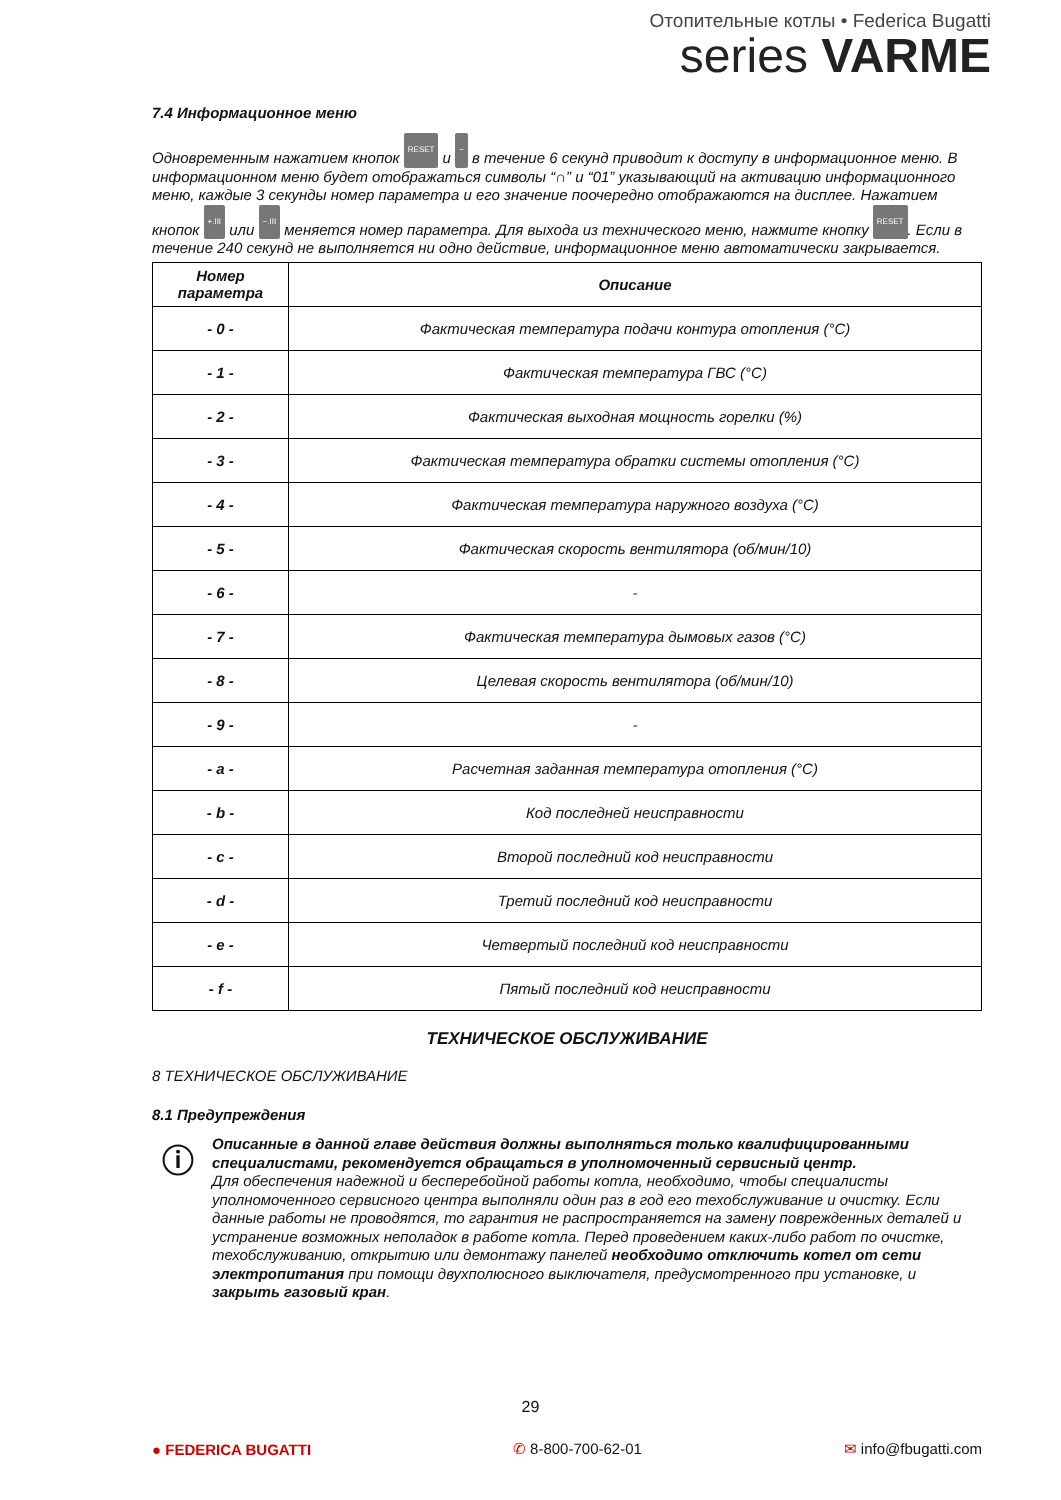Отопительные котлы • Federica Bugatti
series VARME
7.4 Информационное меню
Одновременным нажатием кнопок RESET и − в течение 6 секунд приводит к доступу в информационное меню. В информационном меню будет отображаться символы “∩” и “01” указывающий на активацию информационного меню, каждые 3 секунды номер параметра и его значение поочередно отображаются на дисплее. Нажатием кнопок +.III или −.III меняется номер параметра. Для выхода из технического меню, нажмите кнопку RESET. Если в течение 240 секунд не выполняется ни одно действие, информационное меню автоматически закрывается.
| Номер параметра | Описание |
| --- | --- |
| - 0 - | Фактическая температура подачи контура отопления (°C) |
| - 1 - | Фактическая температура ГВС (°C) |
| - 2 - | Фактическая выходная мощность горелки (%) |
| - 3 - | Фактическая температура обратки системы отопления (°C) |
| - 4 - | Фактическая температура наружного воздуха (°C) |
| - 5 - | Фактическая скорость вентилятора (об/мин/10) |
| - 6 - | - |
| - 7 - | Фактическая температура дымовых газов (°C) |
| - 8 - | Целевая скорость вентилятора (об/мин/10) |
| - 9 - | - |
| - a - | Расчетная заданная температура отопления (°C) |
| - b - | Код последней неисправности |
| - c - | Второй последний код неисправности |
| - d - | Третий последний код неисправности |
| - e - | Четвертый последний код неисправности |
| - f - | Пятый последний код неисправности |
ТЕХНИЧЕСКОЕ ОБСЛУЖИВАНИЕ
8 ТЕХНИЧЕСКОЕ ОБСЛУЖИВАНИЕ
8.1 Предупреждения
ⓘ
Описанные в данной главе действия должны выполняться только квалифицированными специалистами, рекомендуется обращаться в уполномоченный сервисный центр.
Для обеспечения надежной и бесперебойной работы котла, необходимо, чтобы специалисты уполномоченного сервисного центра выполняли один раз в год его техобслуживание и очистку. Если данные работы не проводятся, то гарантия не распространяется на замену поврежденных деталей и
устранение возможных неполадок в работе котла. Перед проведением каких-либо работ по очистке, техобслуживанию, открытию или демонтажу панелей необходимо отключить котел от сети электропитания при помощи двухполюсного выключателя, предусмотренного при установке, и закрыть газовый кран.
29
● FEDERICA BUGATTI ✆ 8-800-700-62-01 ✉ info@fbugatti.com